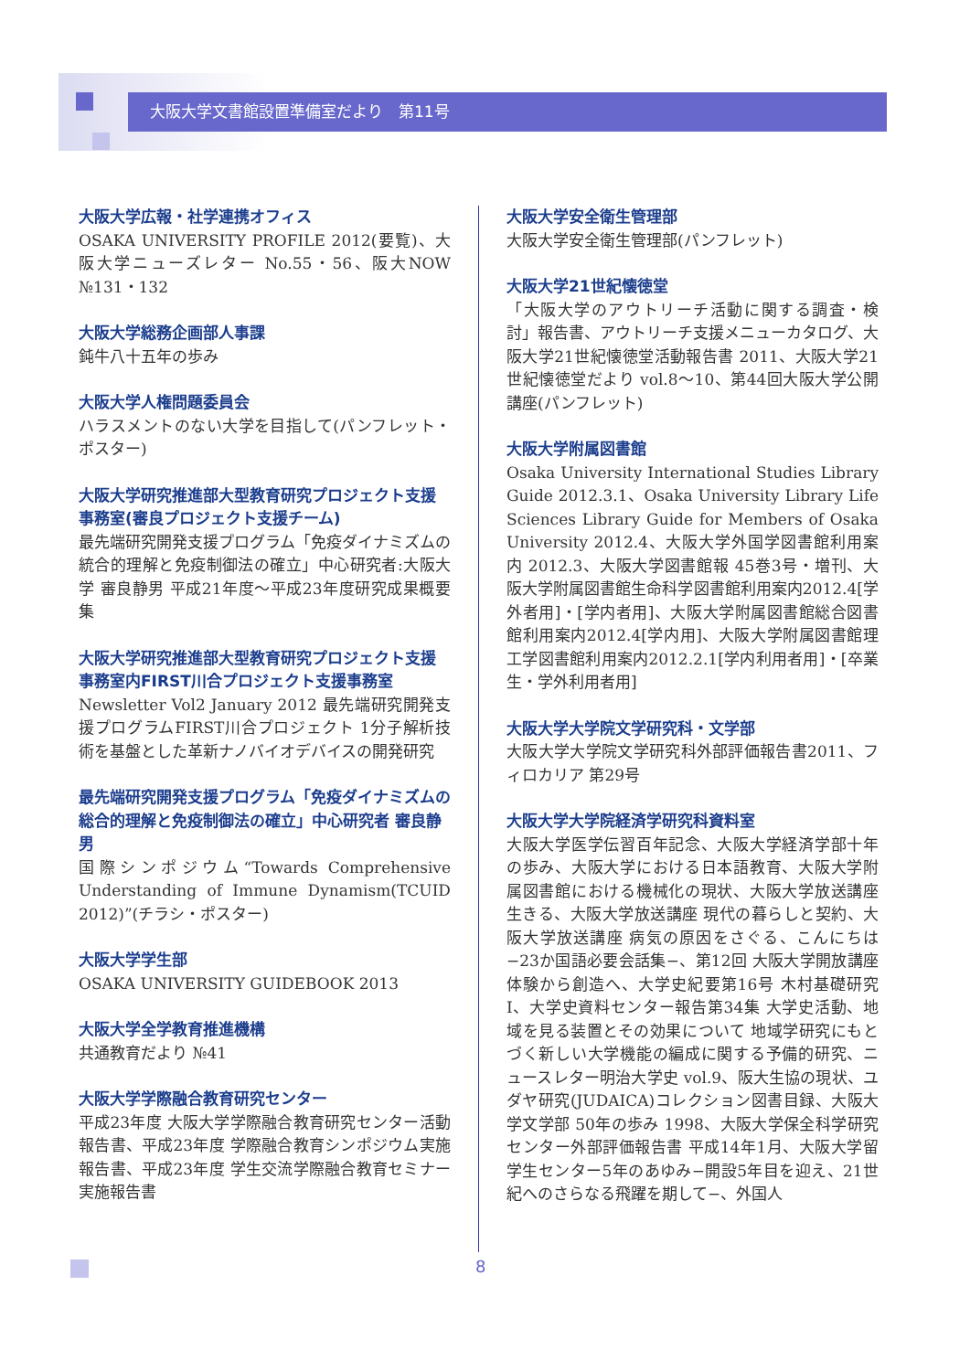大阪大学文書館設置準備室だより　第11号
大阪大学広報・社学連携オフィス
OSAKA UNIVERSITY PROFILE 2012(要覧)、大阪大学ニューズレター No.55・56、阪大NOW №131・132
大阪大学総務企画部人事課
鈍牛八十五年の歩み
大阪大学人権問題委員会
ハラスメントのない大学を目指して(パンフレット・ポスター)
大阪大学研究推進部大型教育研究プロジェクト支援事務室(審良プロジェクト支援チーム)
最先端研究開発支援プログラム「免疫ダイナミズムの統合的理解と免疫制御法の確立」中心研究者:大阪大学 審良静男 平成21年度〜平成23年度研究成果概要集
大阪大学研究推進部大型教育研究プロジェクト支援事務室内FIRST川合プロジェクト支援事務室
Newsletter Vol2 January 2012 最先端研究開発支援プログラムFIRST川合プロジェクト 1分子解析技術を基盤とした革新ナノバイオデバイスの開発研究
最先端研究開発支援プログラム「免疫ダイナミズムの総合的理解と免疫制御法の確立」中心研究者 審良静男
国際シンポジウム“Towards Comprehensive Understanding of Immune Dynamism(TCUID 2012)”(チラシ・ポスター)
大阪大学学生部
OSAKA UNIVERSITY GUIDEBOOK 2013
大阪大学全学教育推進機構
共通教育だより №41
大阪大学学際融合教育研究センター
平成23年度 大阪大学学際融合教育研究センター活動報告書、平成23年度 学際融合教育シンポジウム実施報告書、平成23年度 学生交流学際融合教育セミナー実施報告書
大阪大学安全衛生管理部
大阪大学安全衛生管理部(パンフレット)
大阪大学21世紀懐徳堂
「大阪大学のアウトリーチ活動に関する調査・検討」報告書、アウトリーチ支援メニューカタログ、大阪大学21世紀懐徳堂活動報告書 2011、大阪大学21世紀懐徳堂だより vol.8〜10、第44回大阪大学公開講座(パンフレット)
大阪大学附属図書館
Osaka University International Studies Library Guide 2012.3.1、Osaka University Library Life Sciences Library Guide for Members of Osaka University 2012.4、大阪大学外国学図書館利用案内 2012.3、大阪大学図書館報 45巻3号・増刊、大阪大学附属図書館生命科学図書館利用案内2012.4[学外者用]・[学内者用]、大阪大学附属図書館総合図書館利用案内2012.4[学内用]、大阪大学附属図書館理工学図書館利用案内2012.2.1[学内利用者用]・[卒業生・学外利用者用]
大阪大学大学院文学研究科・文学部
大阪大学大学院文学研究科外部評価報告書2011、フィロカリア 第29号
大阪大学大学院経済学研究科資料室
大阪大学医学伝習百年記念、大阪大学経済学部十年の歩み、大阪大学における日本語教育、大阪大学附属図書館における機械化の現状、大阪大学放送講座 生きる、大阪大学放送講座 現代の暮らしと契約、大阪大学放送講座 病気の原因をさぐる、こんにちは−23か国語必要会話集−、第12回 大阪大学開放講座 体験から創造へ、大学史紀要第16号 木村基礎研究Ⅰ、大学史資料センター報告第34集 大学史活動、地域を見る装置とその効果について 地域学研究にもとづく新しい大学機能の編成に関する予備的研究、ニュースレター明治大学史 vol.9、阪大生協の現状、ユダヤ研究(JUDAICA)コレクション図書目録、大阪大学文学部 50年の歩み 1998、大阪大学保全科学研究センター外部評価報告書 平成14年1月、大阪大学留学生センター5年のあゆみ−開設5年目を迎え、21世紀へのさらなる飛躍を期して−、外国人
8